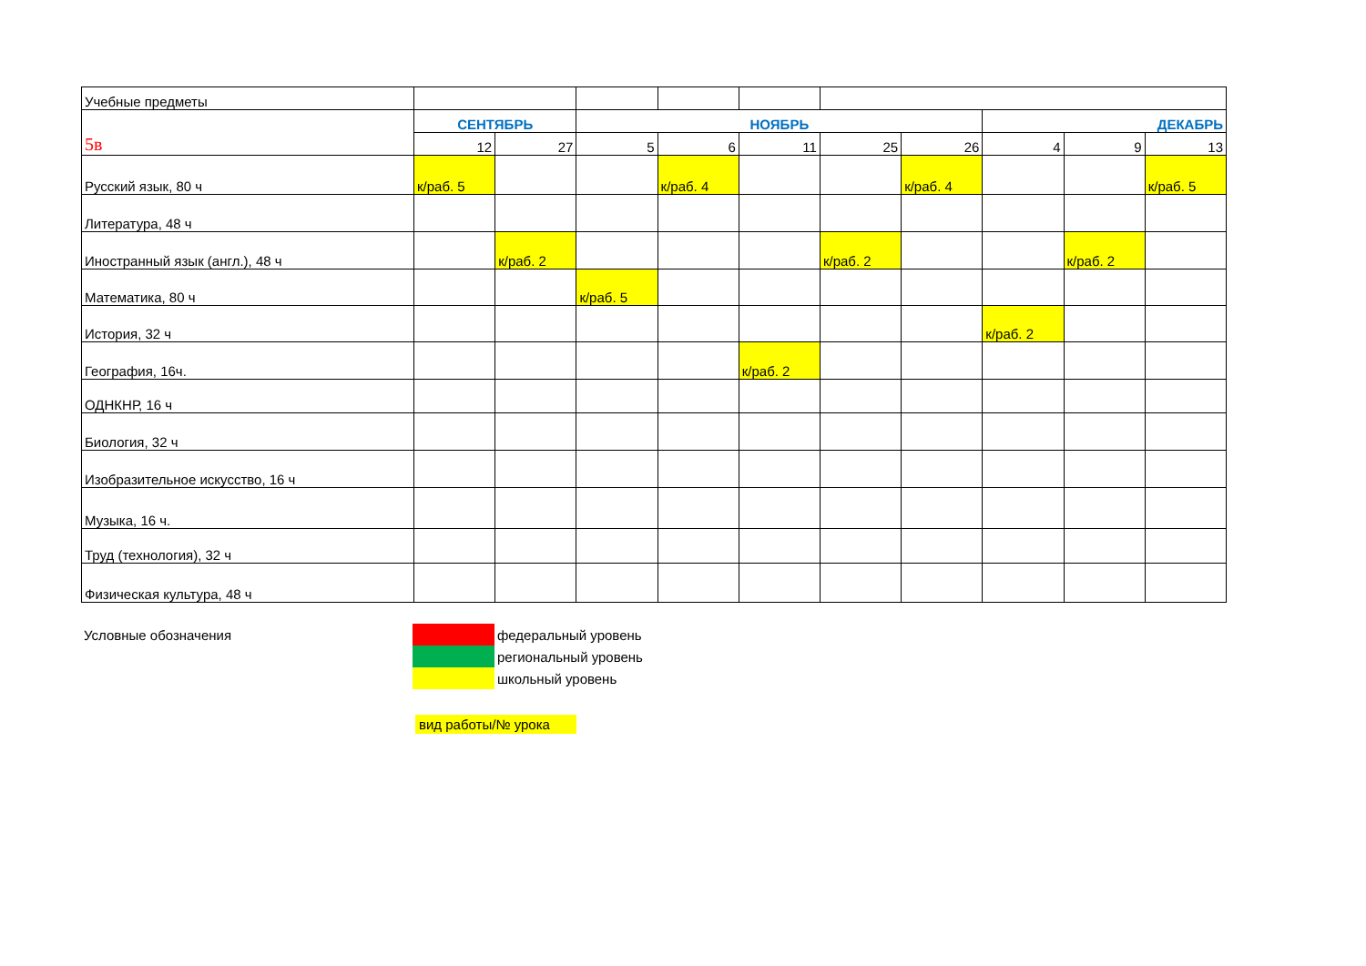| Учебные предметы | | | | | | | | | | |
| 5в | СЕНТЯБРЬ | | НОЯБРЬ | | | | | ДЕКАБРЬ | | |
| | 12 | 27 | 5 | 6 | 11 | 25 | 26 | 4 | 9 | 13 |
| Русский язык, 80 ч | к/раб. 5 | | | к/раб. 4 | | | к/раб. 4 | | | к/раб. 5 |
| Литература, 48 ч | | | | | | | | | | |
| Иностранный язык (англ.), 48 ч | | к/раб. 2 | | | | к/раб. 2 | | | к/раб. 2 | |
| Математика, 80 ч | | | к/раб. 5 | | | | | | | |
| История, 32 ч | | | | | | | | к/раб. 2 | | |
| География, 16ч. | | | | | к/раб. 2 | | | | | |
| ОДНКНР, 16 ч | | | | | | | | | | |
| Биология, 32 ч | | | | | | | | | | |
| Изобразительное искусство, 16 ч | | | | | | | | | | |
| Музыка, 16 ч. | | | | | | | | | | |
| Труд (технология), 32 ч | | | | | | | | | | |
| Физическая культура, 48 ч | | | | | | | | | | |
| Условные обозначения | | федеральный уровень |
| | | региональный уровень |
| | | школьный уровень |
| | вид работы/№ урока | |